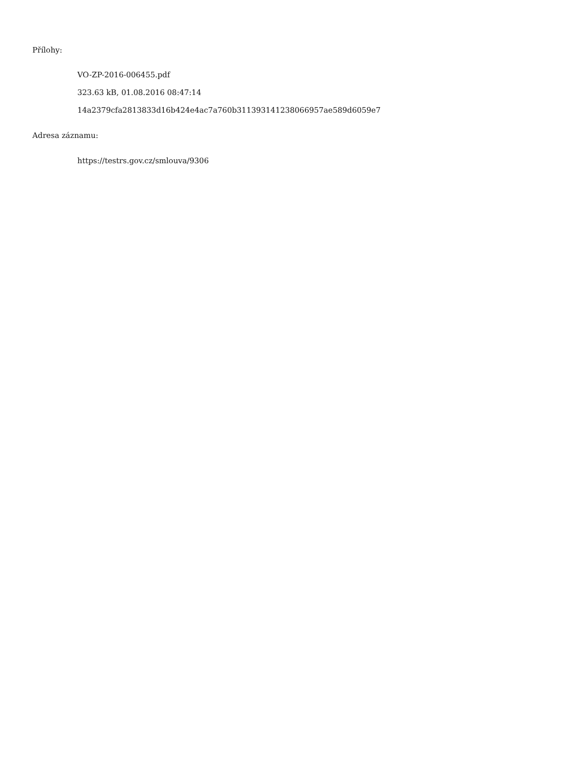Přílohy:
VO-ZP-2016-006455.pdf
323.63 kB, 01.08.2016 08:47:14
14a2379cfa2813833d16b424e4ac7a760b311393141238066957ae589d6059e7
Adresa záznamu:
https://testrs.gov.cz/smlouva/9306